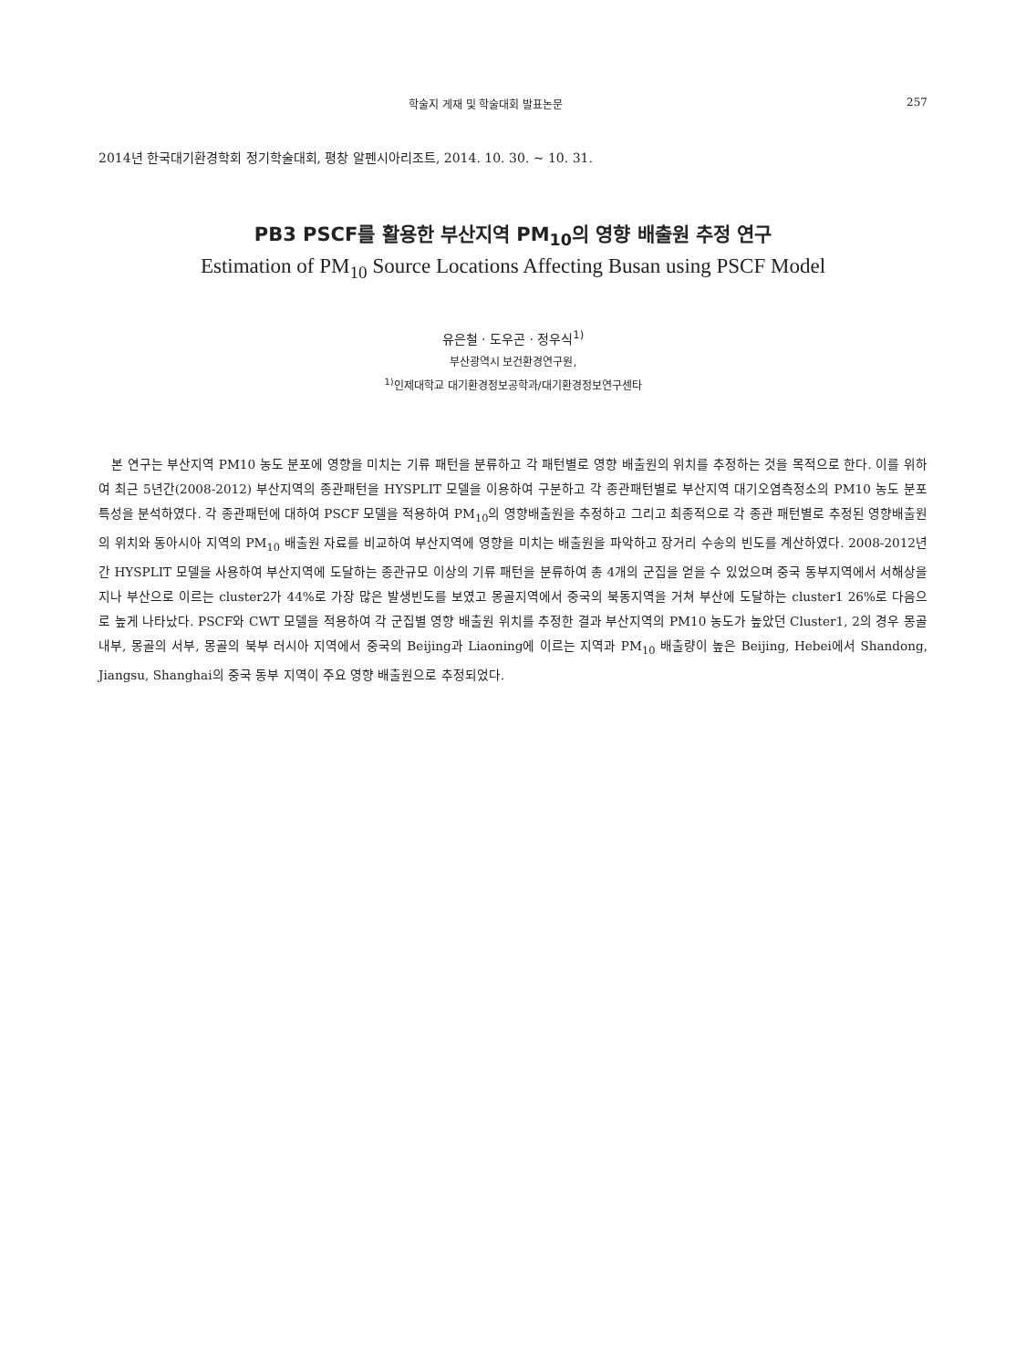학술지 게재 및 학술대회 발표논문 257
2014년 한국대기환경학회 정기학술대회, 평창 알펜시아리조트, 2014. 10. 30. ~ 10. 31.
PB3 PSCF를 활용한 부산지역 PM<sub>10</sub>의 영향 배출원 추정 연구
Estimation of PM<sub>10</sub> Source Locations Affecting Busan using PSCF Model
유은철 · 도우곤 · 정우식<sup>1)</sup>
부산광역시 보건환경연구원,
<sup>1)</sup> 인제대학교 대기환경정보공학과/대기환경정보연구센타
본 연구는 부산지역 PM10 농도 분포에 영향을 미치는 기류 패턴을 분류하고 각 패턴별로 영향 배출원의 위치를 추정하는 것을 목적으로 한다. 이를 위하여 최근 5년간(2008-2012) 부산지역의 종관패턴을 HYSPLIT 모델을 이용하여 구분하고 각 종관패턴별로 부산지역 대기오염측정소의 PM10 농도 분포 특성을 분석하였다. 각 종관패턴에 대하여 PSCF 모델을 적용하여 PM<sub>10</sub>의 영향배출원을 추정하고 그리고 최종적으로 각 종관 패턴별로 추정된 영향배출원의 위치와 동아시아 지역의 PM<sub>10</sub> 배출원 자료를 비교하여 부산지역에 영향을 미치는 배출원을 파악하고 장거리 수송의 빈도를 계산하였다. 2008-2012년간 HYSPLIT 모델을 사용하여 부산지역에 도달하는 종관규모 이상의 기류 패턴을 분류하여 총 4개의 군집을 얻을 수 있었으며 중국 동부지역에서 서해상을 지나 부산으로 이르는 cluster2가 44%로 가장 많은 발생빈도를 보였고 몽골지역에서 중국의 북동지역을 거쳐 부산에 도달하는 cluster1 26%로 다음으로 높게 나타났다. PSCF와 CWT 모델을 적용하여 각 군집별 영향 배출원 위치를 추정한 결과 부산지역의 PM10 농도가 높았던 Cluster1, 2의 경우 몽골내부, 몽골의 서부, 몽골의 북부 러시아 지역에서 중국의 Beijing과 Liaoning에 이르는 지역과 PM<sub>10</sub> 배출량이 높은 Beijing, Hebei에서 Shandong, Jiangsu, Shanghai의 중국 동부 지역이 주요 영향 배출원으로 추정되었다.